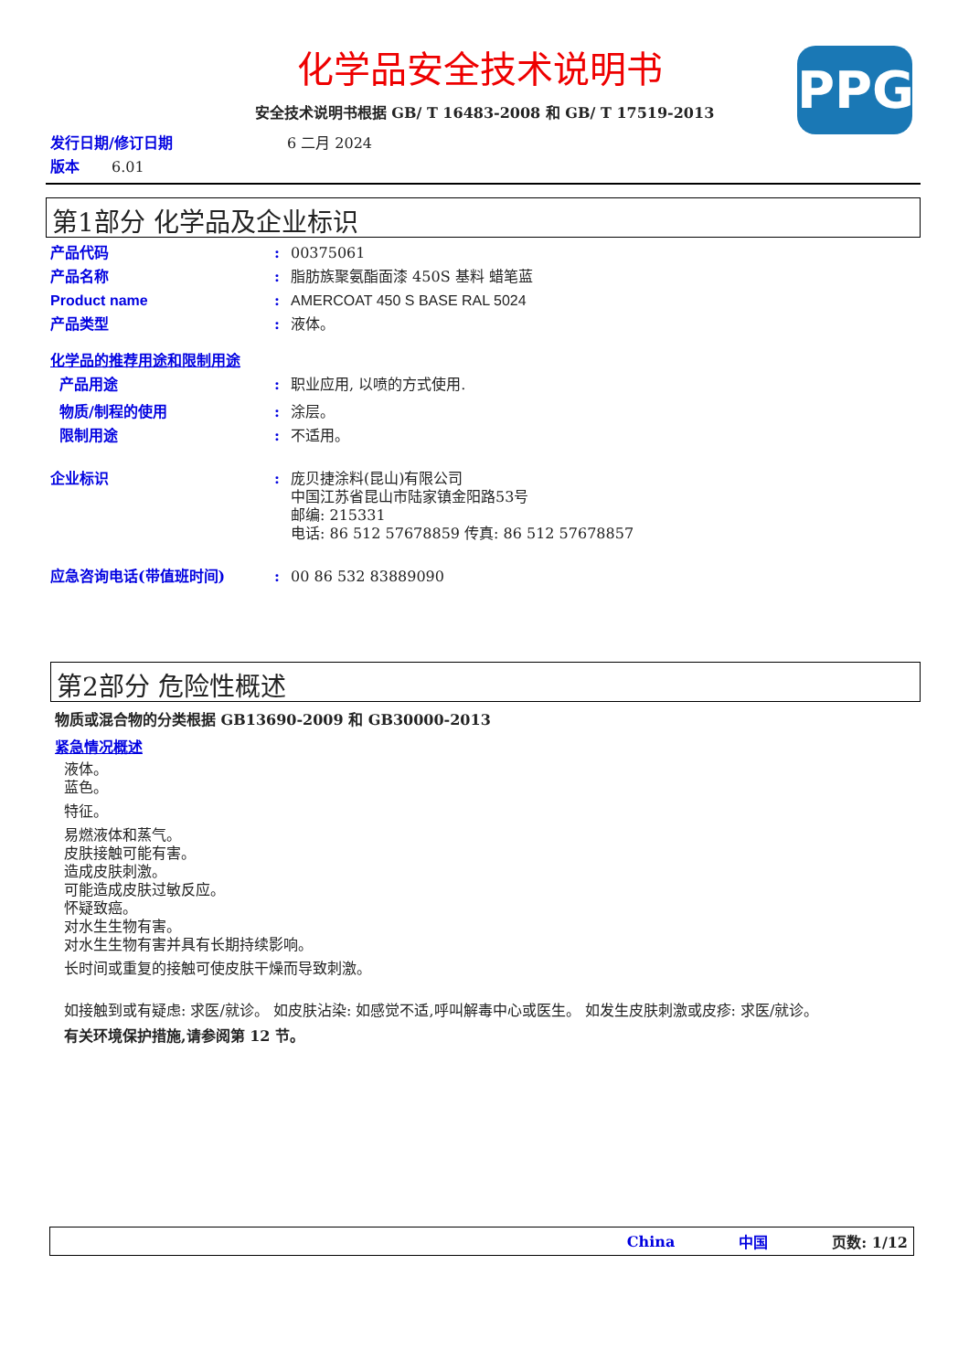化学品安全技术说明书
安全技术说明书根据 GB/ T 16483-2008 和 GB/ T 17519-2013
PPG
发行日期/修订日期 6 二月 2024
版本 6.01
第1部分 化学品及企业标识
产品代码: 00375061
产品名称: 脂肪族聚氨酯面漆 450S 基料 蜡笔蓝
Product name: AMERCOAT 450 S BASE RAL 5024
产品类型: 液体。
化学品的推荐用途和限制用途
产品用途: 职业应用, 以喷的方式使用.
物质/制程的使用: 涂层。
限制用途: 不适用。
企业标识: 庞贝捷涂料(昆山)有限公司
中国江苏省昆山市陆家镇金阳路53号
邮编: 215331
电话: 86 512 57678859 传真: 86 512 57678857
应急咨询电话(带值班时间): 00 86 532 83889090
第2部分 危险性概述
物质或混合物的分类根据 GB13690-2009 和 GB30000-2013
紧急情况概述
液体。
蓝色。
特征。
易燃液体和蒸气。
皮肤接触可能有害。
造成皮肤刺激。
可能造成皮肤过敏反应。
怀疑致癌。
对水生生物有害。
对水生生物有害并具有长期持续影响。
长时间或重复的接触可使皮肤干燥而导致刺激。
如接触到或有疑虑: 求医/就诊。 如皮肤沾染: 如感觉不适,呼叫解毒中心或医生。 如发生皮肤刺激或皮疹: 求医/就诊。
有关环境保护措施,请参阅第 12 节。
China 中国 页数: 1/12